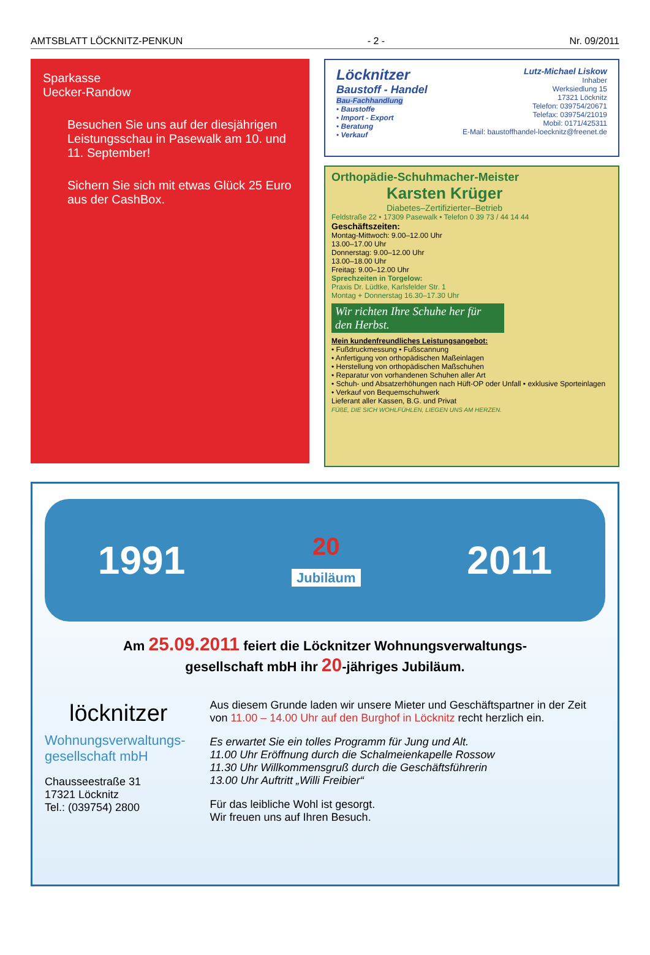AMTSBLATT LÖCKNITZ-PENKUN - 2 - Nr. 09/2011
Sparkasse
Uecker-Randow
Besuchen Sie uns auf der diesjährigen Leistungsschau in Pasewalk am 10. und 11. September!
Sichern Sie sich mit etwas Glück 25 Euro aus der CashBox.
Löcknitzer
Baustoff - Handel
Bau-Fachhandlung
• Baustoffe
• Import - Export
• Beratung
• Verkauf
Lutz-Michael Liskow
Inhaber
Werksiedlung 15
17321 Löcknitz
Telefon: 039754/20671
Telefax: 039754/21019
Mobil: 0171/425311
E-Mail: baustoffhandel-loecknitz@freenet.de
Orthopädie-Schuhmacher-Meister
Karsten Krüger
Diabetes–Zertifizierter–Betrieb
Feldstraße 22 • 17309 Pasewalk • Telefon 0 39 73 / 44 14 44
Geschäftszeiten:
Montag-Mittwoch: 9.00–12.00 Uhr
13.00–17.00 Uhr
Donnerstag: 9.00–12.00 Uhr
13.00–18.00 Uhr
Freitag: 9.00–12.00 Uhr
Sprechzeiten in Torgelow:
Praxis Dr. Lüdtke, Karlsfelder Str. 1
Montag + Donnerstag 16.30–17.30 Uhr
Wir richten Ihre Schuhe her für den Herbst.
Mein kundenfreundliches Leistungsangebot:
• Fußdruckmessung • Fußscannung
• Anfertigung von orthopädischen Maßeinlagen
• Herstellung von orthopädischen Maßschuhen
• Reparatur von vorhandenen Schuhen aller Art
• Schuh- und Absatzerhöhungen nach Hüft-OP oder Unfall • exklusive Sporteinlagen
• Verkauf von Bequemschuhwerk
Lieferant aller Kassen, B.G. und Privat
FÜßE, DIE SICH WOHLFÜHLEN, LIEGEN UNS AM HERZEN.
1991 20
Jubiläum 2011
Am 25.09.2011 feiert die Löcknitzer Wohnungsverwaltungs-
gesellschaft mbH ihr 20-jähriges Jubiläum.
löcknitzer
Wohnungsverwaltungs-
gesellschaft mbH
Chausseestraße 31
17321 Löcknitz
Tel.: (039754) 2800
Aus diesem Grunde laden wir unsere Mieter und Geschäftspartner in der Zeit von 11.00 – 14.00 Uhr auf den Burghof in Löcknitz recht herzlich ein.
Es erwartet Sie ein tolles Programm für Jung und Alt.
11.00 Uhr Eröffnung durch die Schalmeienkapelle Rossow
11.30 Uhr Willkommensgruß durch die Geschäftsführerin
13.00 Uhr Auftritt „Willi Freibier“
Für das leibliche Wohl ist gesorgt.
Wir freuen uns auf Ihren Besuch.